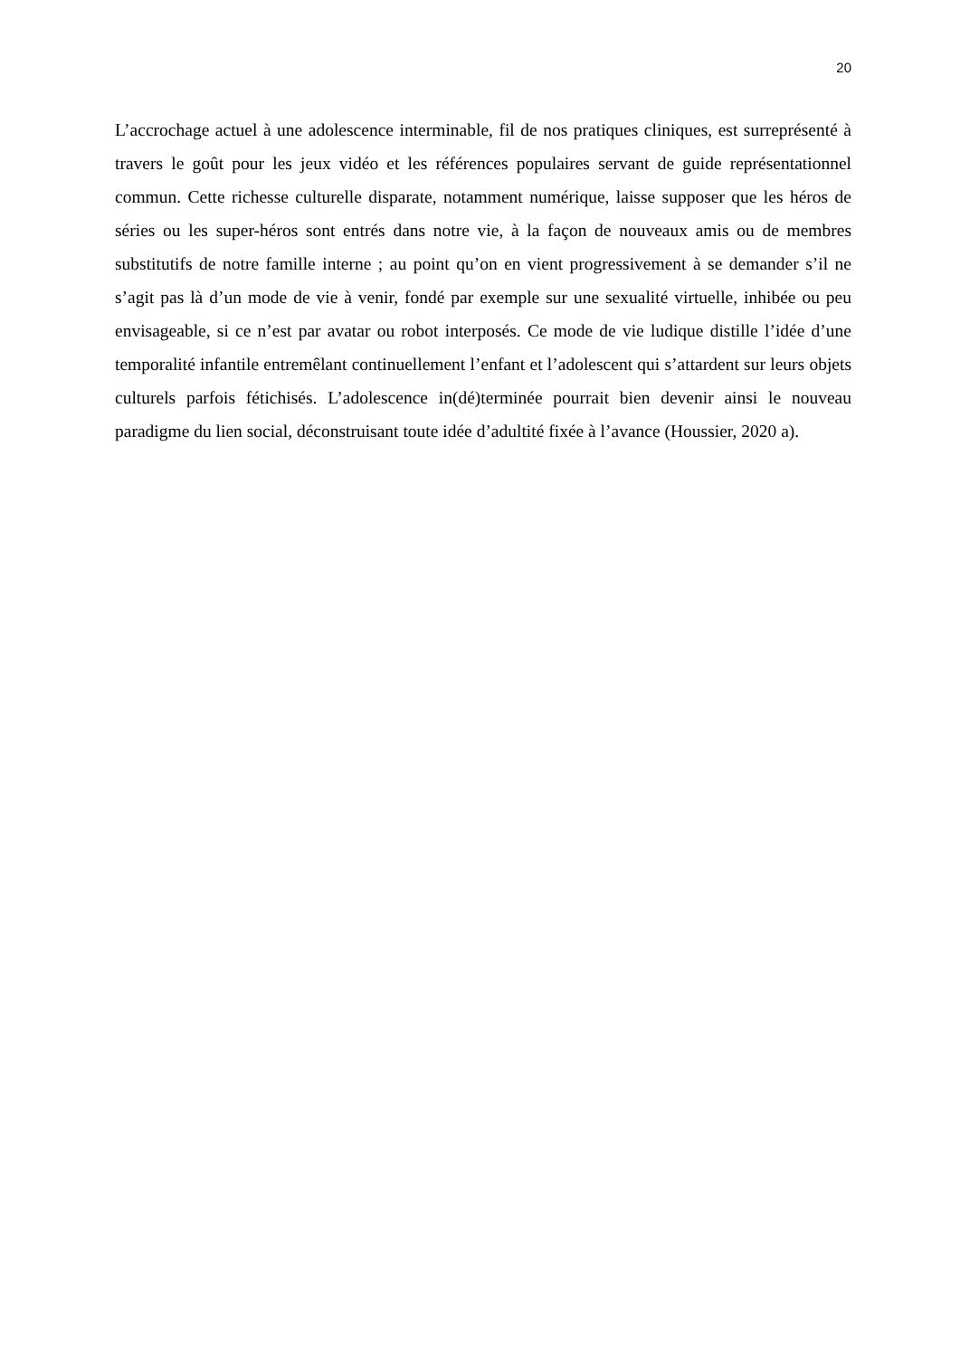20
L’accrochage actuel à une adolescence interminable, fil de nos pratiques cliniques, est surreprésenté à travers le goût pour les jeux vidéo et les références populaires servant de guide représentationnel commun. Cette richesse culturelle disparate, notamment numérique, laisse supposer que les héros de séries ou les super-héros sont entrés dans notre vie, à la façon de nouveaux amis ou de membres substitutifs de notre famille interne ; au point qu’on en vient progressivement à se demander s’il ne s’agit pas là d’un mode de vie à venir, fondé par exemple sur une sexualité virtuelle, inhibée ou peu envisageable, si ce n’est par avatar ou robot interposés. Ce mode de vie ludique distille l’idée d’une temporalité infantile entremêlant continuellement l’enfant et l’adolescent qui s’attardent sur leurs objets culturels parfois fétichisés. L’adolescence in(dé)terminée pourrait bien devenir ainsi le nouveau paradigme du lien social, déconstruisant toute idée d’adultité fixée à l’avance (Houssier, 2020 a).